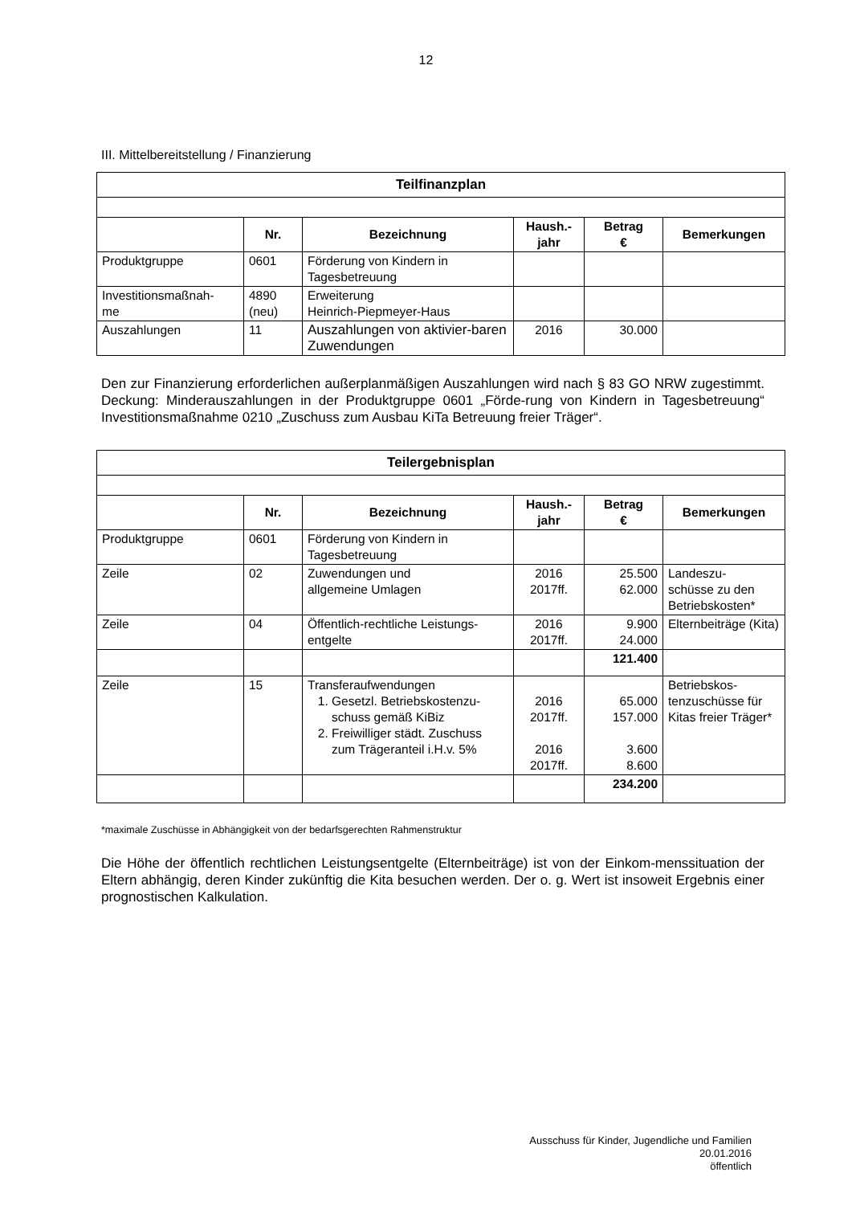12
III. Mittelbereitstellung / Finanzierung
| Teilfinanzplan | | | | | |
| | Nr. | Bezeichnung | Haush.- jahr | Betrag € | Bemerkungen |
| Produktgruppe | 0601 | Förderung von Kindern in Tagesbetreuung | | | |
| Investitionsmaßnah- me | 4890 (neu) | Erweiterung Heinrich-Piepmeyer-Haus | | | |
| Auszahlungen | 11 | Auszahlungen von aktivier-baren Zuwendungen | 2016 | 30.000 | |
Den zur Finanzierung erforderlichen außerplanmäßigen Auszahlungen wird nach § 83 GO NRW zugestimmt. Deckung: Minderauszahlungen in der Produktgruppe 0601 „Förde-rung von Kindern in Tagesbetreuung“ Investitionsmaßnahme 0210 „Zuschuss zum Ausbau KiTa Betreuung freier Träger“.
| Teilergebnisplan | | | | | |
| | Nr. | Bezeichnung | Haush.- jahr | Betrag € | Bemerkungen |
| Produktgruppe | 0601 | Förderung von Kindern in Tagesbetreuung | | | |
| Zeile | 02 | Zuwendungen und allgemeine Umlagen | 2016 2017ff. | 25.500 62.000 | Landeszu- schüsse zu den Betriebskosten* |
| Zeile | 04 | Öffentlich-rechtliche Leistungs-entgelte | 2016 2017ff. | 9.900 24.000 | Elternbeiträge (Kita) |
| | | | | 121.400 | |
| Zeile | 15 | Transferaufwendungen 1. Gesetzl. Betriebskostenzu-schuss gemäß KiBiz 2. Freiwilliger städt. Zuschuss zum Trägeranteil i.H.v. 5% | 2016 2017ff. 2016 2017ff. | 65.000 157.000 3.600 8.600 | Betriebskos- tenzuschüsse für Kitas freier Träger* |
| | | | | 234.200 | |
*maximale Zuschüsse in Abhängigkeit von der bedarfsgerechten Rahmenstruktur
Die Höhe der öffentlich rechtlichen Leistungsentgelte (Elternbeiträge) ist von der Einkom-menssituation der Eltern abhängig, deren Kinder zukünftig die Kita besuchen werden. Der o. g. Wert ist insoweit Ergebnis einer prognostischen Kalkulation.
Ausschuss für Kinder, Jugendliche und Familien
20.01.2016
öffentlich